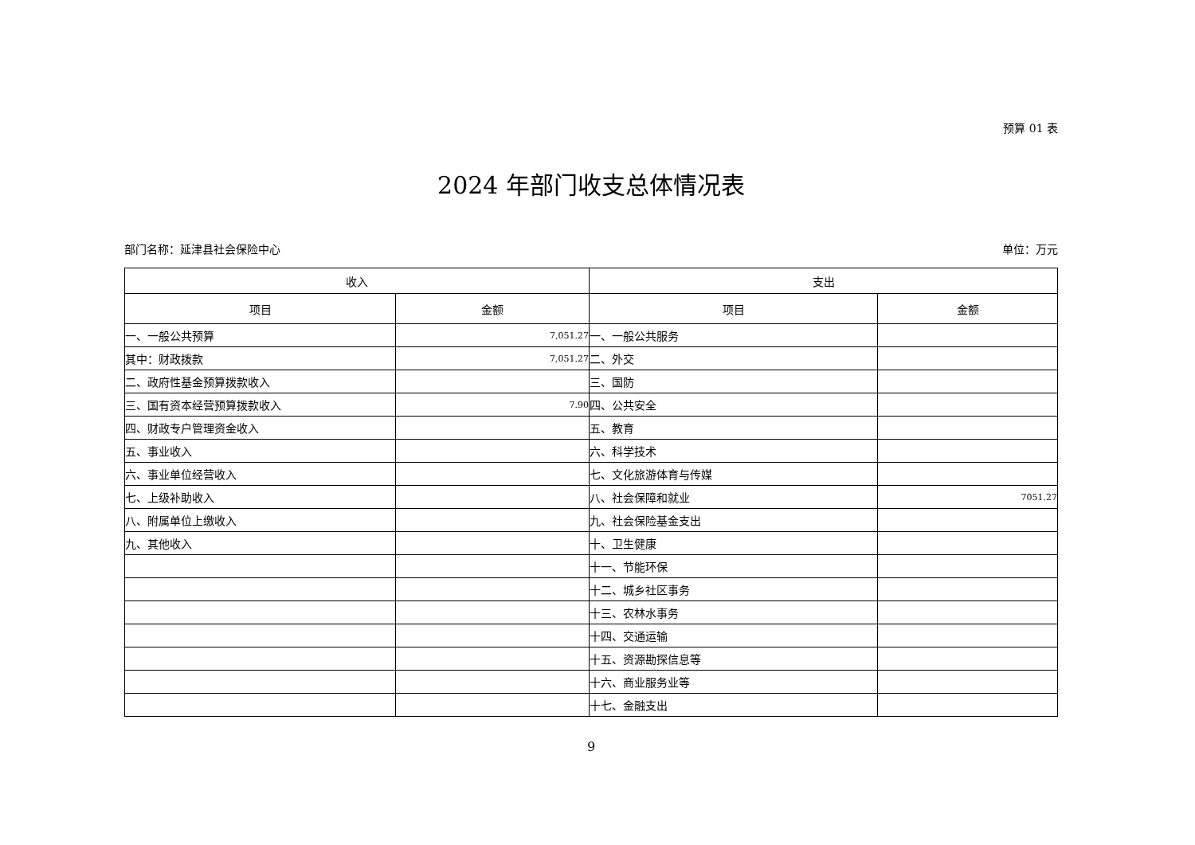预算 01 表
2024 年部门收支总体情况表
部门名称：延津县社会保险中心 单位：万元
| 收入 | | 支出 | |
| --- | --- | --- | --- |
| 项目 | 金额 | 项目 | 金额 |
| 一、一般公共预算 | 7,051.27 | 一、一般公共服务 | |
| 其中：财政拨款 | 7,051.27 | 二、外交 | |
| 二、政府性基金预算拨款收入 | | 三、国防 | |
| 三、国有资本经营预算拨款收入 | 7.90 | 四、公共安全 | |
| 四、财政专户管理资金收入 | | 五、教育 | |
| 五、事业收入 | | 六、科学技术 | |
| 六、事业单位经营收入 | | 七、文化旅游体育与传媒 | |
| 七、上级补助收入 | | 八、社会保障和就业 | 7051.27 |
| 八、附属单位上缴收入 | | 九、社会保险基金支出 | |
| 九、其他收入 | | 十、卫生健康 | |
| | | 十一、节能环保 | |
| | | 十二、城乡社区事务 | |
| | | 十三、农林水事务 | |
| | | 十四、交通运输 | |
| | | 十五、资源勘探信息等 | |
| | | 十六、商业服务业等 | |
| | | 十七、金融支出 | |
9